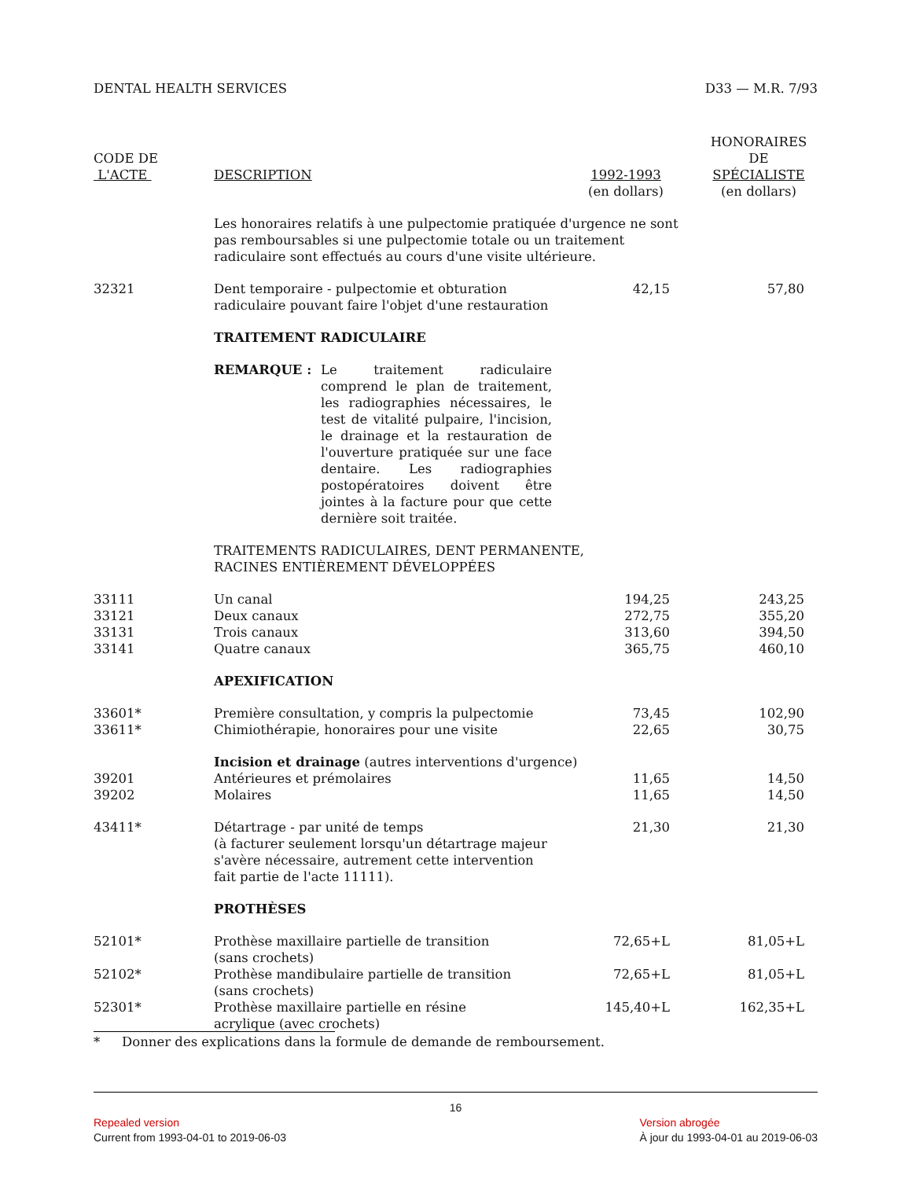DENTAL HEALTH SERVICES D33 — M.R. 7/93
| CODE DE L'ACTE | DESCRIPTION | 1992-1993 (en dollars) | HONORAIRES DE SPÉCIALISTE (en dollars) |
| --- | --- | --- | --- |
| | Les honoraires relatifs à une pulpectomie pratiquée d'urgence ne sont pas remboursables si une pulpectomie totale ou un traitement radiculaire sont effectués au cours d'une visite ultérieure. | | |
| 32321 | Dent temporaire - pulpectomie et obturation radiculaire pouvant faire l'objet d'une restauration | 42,15 | 57,80 |
| | TRAITEMENT RADICULAIRE | | |
| | REMARQUE : Le traitement radiculaire comprend le plan de traitement, les radiographies nécessaires, le test de vitalité pulpaire, l'incision, le drainage et la restauration de l'ouverture pratiquée sur une face dentaire. Les radiographies postopératoires doivent être jointes à la facture pour que cette dernière soit traitée. | | |
| | TRAITEMENTS RADICULAIRES, DENT PERMANENTE, RACINES ENTIÈREMENT DÉVELOPPÉES | | |
| 33111 | Un canal | 194,25 | 243,25 |
| 33121 | Deux canaux | 272,75 | 355,20 |
| 33131 | Trois canaux | 313,60 | 394,50 |
| 33141 | Quatre canaux | 365,75 | 460,10 |
| | APEXIFICATION | | |
| 33601* | Première consultation, y compris la pulpectomie | 73,45 | 102,90 |
| 33611* | Chimiothérapie, honoraires pour une visite | 22,65 | 30,75 |
| | Incision et drainage (autres interventions d'urgence) | | |
| 39201 | Antérieures et prémolaires | 11,65 | 14,50 |
| 39202 | Molaires | 11,65 | 14,50 |
| 43411* | Détartrage - par unité de temps (à facturer seulement lorsqu'un détartrage majeur s'avère nécessaire, autrement cette intervention fait partie de l'acte 11111). | 21,30 | 21,30 |
| | PROTHÈSES | | |
| 52101* | Prothèse maxillaire partielle de transition (sans crochets) | 72,65+L | 81,05+L |
| 52102* | Prothèse mandibulaire partielle de transition (sans crochets) | 72,65+L | 81,05+L |
| 52301* | Prothèse maxillaire partielle en résine acrylique (avec crochets) | 145,40+L | 162,35+L |
* Donner des explications dans la formule de demande de remboursement.
16
Repealed version
Current from 1993-04-01 to 2019-06-03
Version abrogée
À jour du 1993-04-01 au 2019-06-03